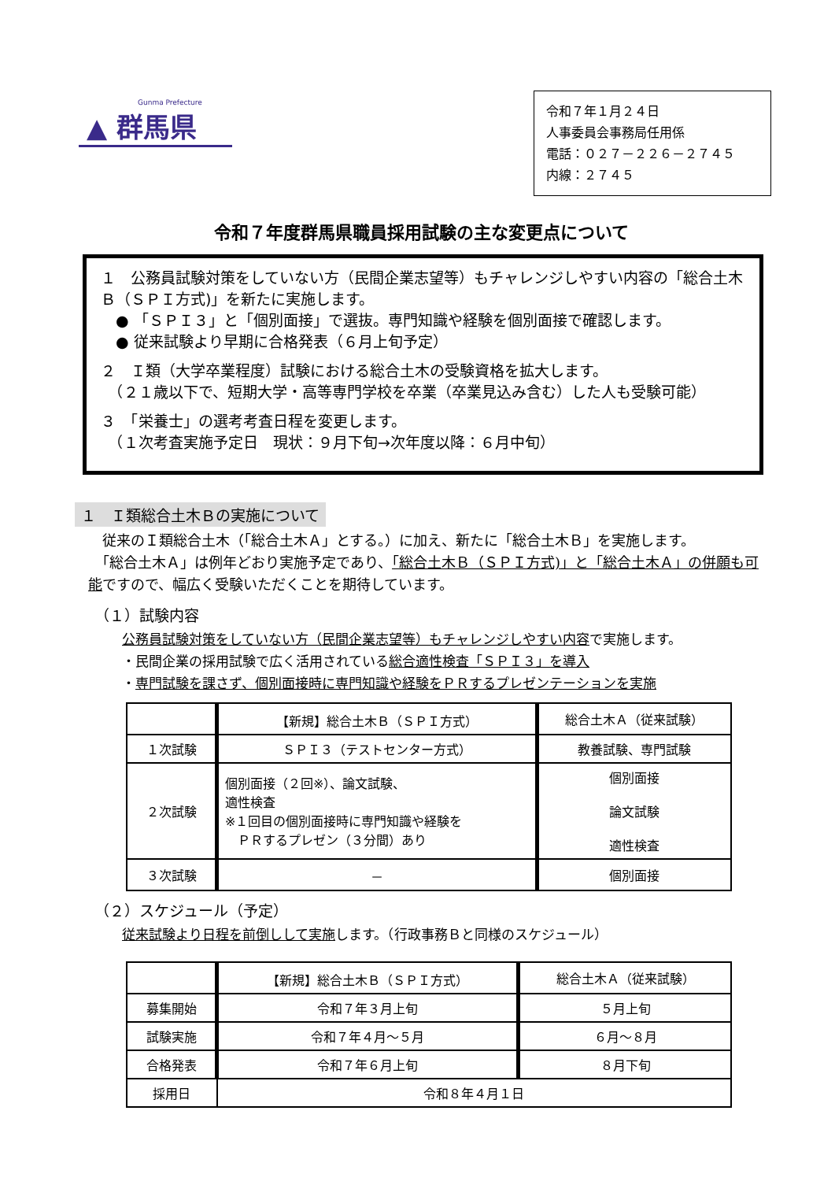Gunma Prefecture
▲ 群馬県
令和７年１月２４日
人事委員会事務局任用係
電話：０２７－２２６－２７４５
内線：２７４５
令和７年度群馬県職員採用試験の主な変更点について
１　公務員試験対策をしていない方（民間企業志望等）もチャレンジしやすい内容の「総合土木Ｂ（ＳＰＩ方式)」を新たに実施します。
　● 「ＳＰＩ３」と「個別面接」で選抜。専門知識や経験を個別面接で確認します。
　● 従来試験より早期に合格発表（６月上旬予定）
２　Ｉ類（大学卒業程度）試験における総合土木の受験資格を拡大します。
　（２１歳以下で、短期大学・高等専門学校を卒業（卒業見込み含む）した人も受験可能）
３　「栄養士」の選考考査日程を変更します。
　（１次考査実施予定日　現状：９月下旬→次年度以降：６月中旬）
１　Ｉ類総合土木Ｂの実施について
　従来のＩ類総合土木（「総合土木Ａ」とする。）に加え、新たに「総合土木Ｂ」を実施します。
　「総合土木Ａ」は例年どおり実施予定であり、「総合土木Ｂ（ＳＰＩ方式)」と「総合土木Ａ」の併願も可能ですので、幅広く受験いただくことを期待しています。
（１）試験内容
公務員試験対策をしていない方（民間企業志望等）もチャレンジしやすい内容で実施します。
・民間企業の採用試験で広く活用されている総合適性検査「ＳＰＩ３」を導入
・専門試験を課さず、個別面接時に専門知識や経験をＰＲするプレゼンテーションを実施
| | 【新規】総合土木Ｂ（ＳＰＩ方式） | 総合土木Ａ（従来試験） |
| １次試験 | ＳＰＩ３（テストセンター方式） | 教養試験、専門試験 |
| ２次試験 | 個別面接（２回※）、論文試験、 適性検査 ※１回目の個別面接時に専門知識や経験を ＰＲするプレゼン（３分間）あり | 個別面接 論文試験 適性検査 |
| ３次試験 | － | 個別面接 |
（２）スケジュール（予定）
従来試験より日程を前倒しして実施します。（行政事務Ｂと同様のスケジュール）
| | 【新規】総合土木Ｂ（ＳＰＩ方式） | 総合土木Ａ（従来試験） |
| 募集開始 | 令和７年３月上旬 | ５月上旬 |
| 試験実施 | 令和７年４月～５月 | ６月～８月 |
| 合格発表 | 令和７年６月上旬 | ８月下旬 |
| 採用日 | 令和８年４月１日 | |